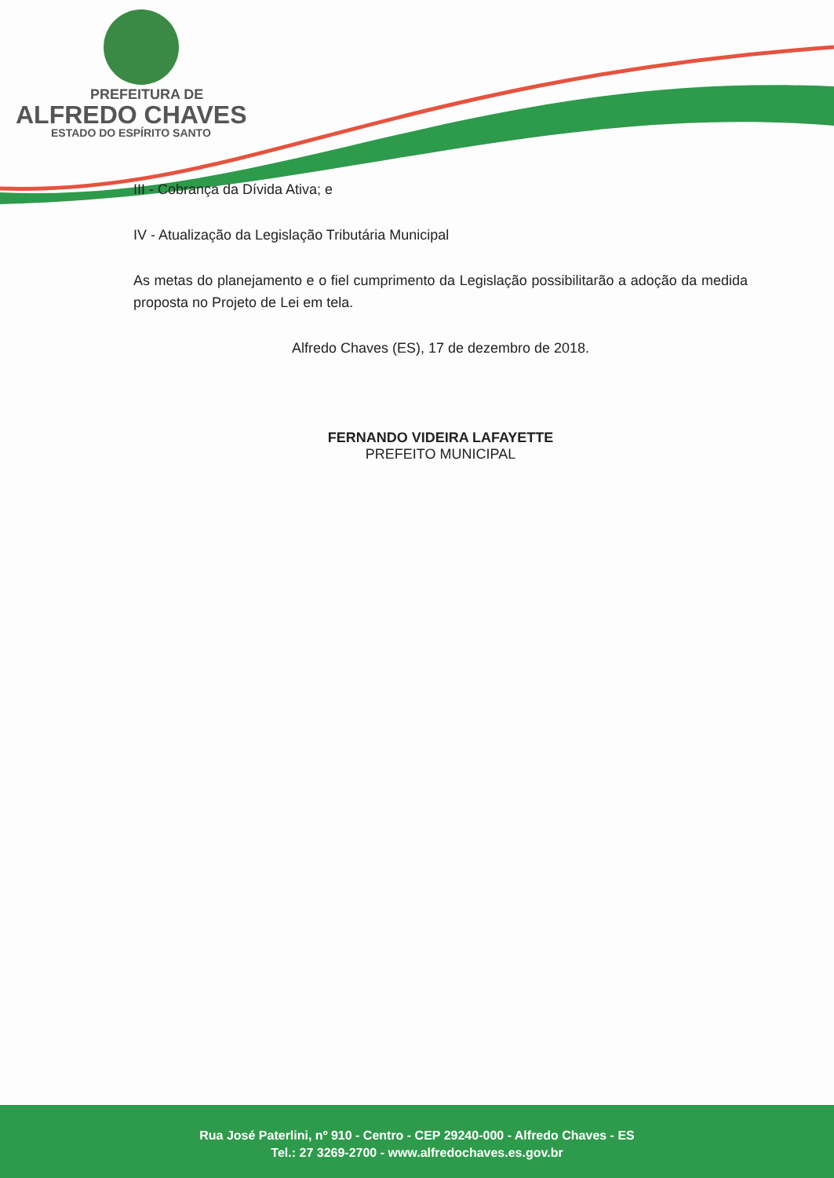PREFEITURA DE
ALFREDO CHAVES
ESTADO DO ESPÍRITO SANTO
III - Cobrança da Dívida Ativa; e
IV - Atualização da Legislação Tributária Municipal
As metas do planejamento e o fiel cumprimento da Legislação possibilitarão a adoção da medida proposta no Projeto de Lei em tela.
Alfredo Chaves (ES), 17 de dezembro de 2018.
FERNANDO VIDEIRA LAFAYETTE
PREFEITO MUNICIPAL
Rua José Paterlini, nº 910 - Centro - CEP 29240-000 - Alfredo Chaves - ES
Tel.: 27 3269-2700 - www.alfredochaves.es.gov.br